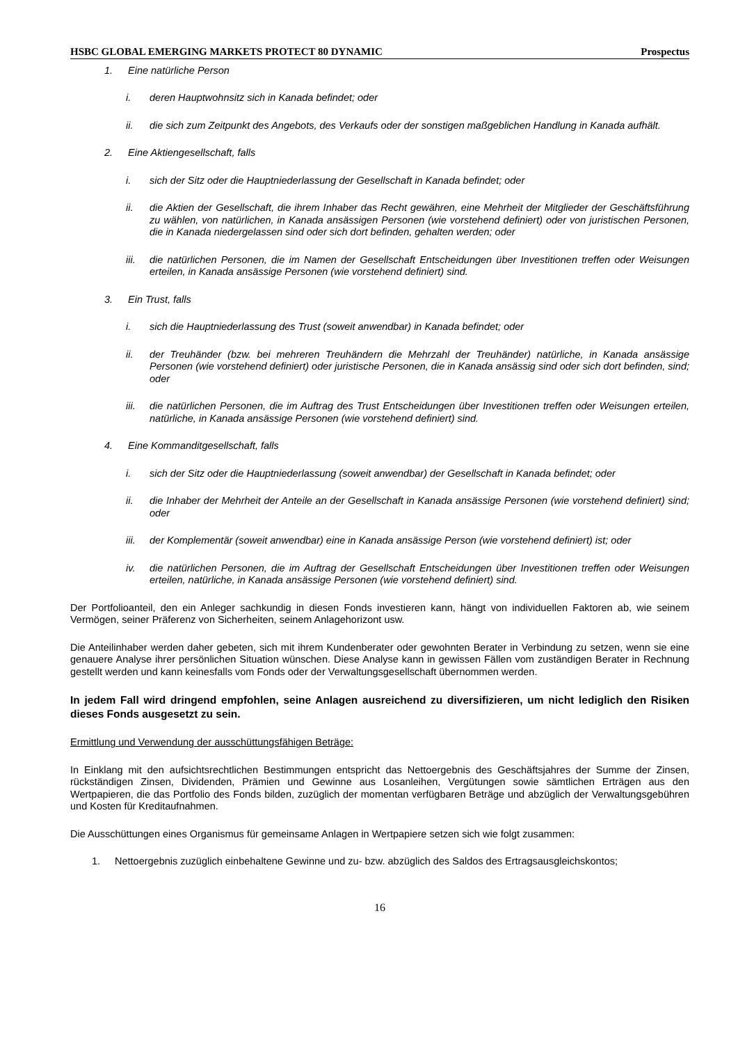HSBC GLOBAL EMERGING MARKETS PROTECT 80 DYNAMIC Prospectus
1. Eine natürliche Person
i. deren Hauptwohnsitz sich in Kanada befindet; oder
ii. die sich zum Zeitpunkt des Angebots, des Verkaufs oder der sonstigen maßgeblichen Handlung in Kanada aufhält.
2. Eine Aktiengesellschaft, falls
i. sich der Sitz oder die Hauptniederlassung der Gesellschaft in Kanada befindet; oder
ii. die Aktien der Gesellschaft, die ihrem Inhaber das Recht gewähren, eine Mehrheit der Mitglieder der Geschäftsführung zu wählen, von natürlichen, in Kanada ansässigen Personen (wie vorstehend definiert) oder von juristischen Personen, die in Kanada niedergelassen sind oder sich dort befinden, gehalten werden; oder
iii. die natürlichen Personen, die im Namen der Gesellschaft Entscheidungen über Investitionen treffen oder Weisungen erteilen, in Kanada ansässige Personen (wie vorstehend definiert) sind.
3. Ein Trust, falls
i. sich die Hauptniederlassung des Trust (soweit anwendbar) in Kanada befindet; oder
ii. der Treuhänder (bzw. bei mehreren Treuhändern die Mehrzahl der Treuhänder) natürliche, in Kanada ansässige Personen (wie vorstehend definiert) oder juristische Personen, die in Kanada ansässig sind oder sich dort befinden, sind; oder
iii. die natürlichen Personen, die im Auftrag des Trust Entscheidungen über Investitionen treffen oder Weisungen erteilen, natürliche, in Kanada ansässige Personen (wie vorstehend definiert) sind.
4. Eine Kommanditgesellschaft, falls
i. sich der Sitz oder die Hauptniederlassung (soweit anwendbar) der Gesellschaft in Kanada befindet; oder
ii. die Inhaber der Mehrheit der Anteile an der Gesellschaft in Kanada ansässige Personen (wie vorstehend definiert) sind; oder
iii. der Komplementär (soweit anwendbar) eine in Kanada ansässige Person (wie vorstehend definiert) ist; oder
iv. die natürlichen Personen, die im Auftrag der Gesellschaft Entscheidungen über Investitionen treffen oder Weisungen erteilen, natürliche, in Kanada ansässige Personen (wie vorstehend definiert) sind.
Der Portfolioanteil, den ein Anleger sachkundig in diesen Fonds investieren kann, hängt von individuellen Faktoren ab, wie seinem Vermögen, seiner Präferenz von Sicherheiten, seinem Anlagehorizont usw.
Die Anteilinhaber werden daher gebeten, sich mit ihrem Kundenberater oder gewohnten Berater in Verbindung zu setzen, wenn sie eine genauere Analyse ihrer persönlichen Situation wünschen. Diese Analyse kann in gewissen Fällen vom zuständigen Berater in Rechnung gestellt werden und kann keinesfalls vom Fonds oder der Verwaltungsgesellschaft übernommen werden.
In jedem Fall wird dringend empfohlen, seine Anlagen ausreichend zu diversifizieren, um nicht lediglich den Risiken dieses Fonds ausgesetzt zu sein.
Ermittlung und Verwendung der ausschüttungsfähigen Beträge:
In Einklang mit den aufsichtsrechtlichen Bestimmungen entspricht das Nettoergebnis des Geschäftsjahres der Summe der Zinsen, rückständigen Zinsen, Dividenden, Prämien und Gewinne aus Losanleihen, Vergütungen sowie sämtlichen Erträgen aus den Wertpapieren, die das Portfolio des Fonds bilden, zuzüglich der momentan verfügbaren Beträge und abzüglich der Verwaltungsgebühren und Kosten für Kreditaufnahmen.
Die Ausschüttungen eines Organismus für gemeinsame Anlagen in Wertpapiere setzen sich wie folgt zusammen:
1. Nettoergebnis zuzüglich einbehaltene Gewinne und zu- bzw. abzüglich des Saldos des Ertragsausgleichskontos;
16